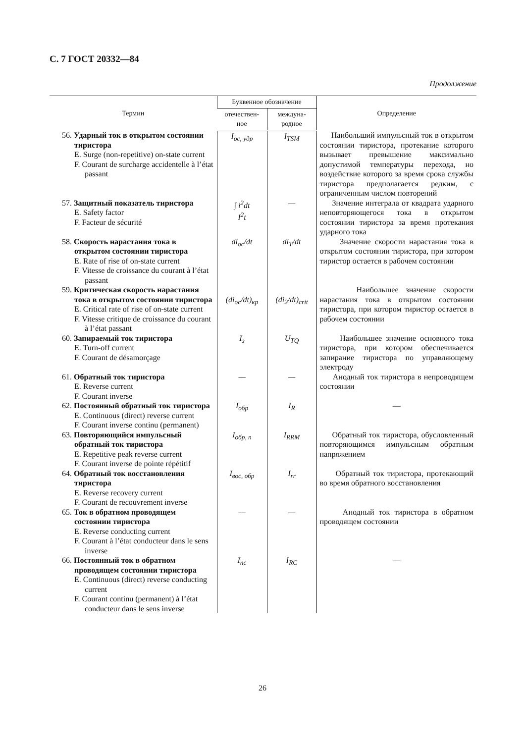С. 7 ГОСТ 20332—84
Продолжение
| Термин | Буквенное обозначение | | Определение |
| --- | --- | --- | --- |
| | отечествен- ное | междуна- родное | |
| 56. Ударный ток в открытом состоянии тиристора E. Surge (non-repetitive) on-state current F. Courant de surcharge accidentelle à l’état passant | I<sub>ос, удр</sub> | I<sub>TSM</sub> | Наибольший импульсный ток в открытом состоянии тиристора, протекание которого вызывает превышение максимально допустимой температуры перехода, но воздействие которого за время срока службы тиристора предполагается редким, с ограниченным числом повторений |
| 57. Защитный показатель тиристора E. Safety factor F. Facteur de sécurité | ∫ i<sup>2</sup>dt I<sup>2</sup>t | — | Значение интеграла от квадрата ударного неповторяющегося тока в открытом состоянии тиристора за время протекания ударного тока |
| 58. Скорость нарастания тока в открытом состоянии тиристора E. Rate of rise of on-state current F. Vitesse de croissance du courant à l’état passant | di<sub>ос</sub>/dt | di<sub>T</sub>/dt | Значение скорости нарастания тока в открытом состоянии тиристора, при котором тиристор остается в рабочем состоянии |
| 59. Критическая скорость нарастания тока в открытом состоянии тиристора E. Critical rate of rise of on-state current F. Vitesse critique de croissance du courant à l’état passant | (di<sub>ос</sub>/dt)<sub>кр</sub> | (di<sub>2</sub>/dt)<sub>crit</sub> | Наибольшее значение скорости нарастания тока в открытом состоянии тиристора, при котором тиристор остается в рабочем состоянии |
| 60. Запираемый ток тиристора E. Turn-off current F. Courant de désamorçage | I<sub>з</sub> | U<sub>TQ</sub> | Наибольшее значение основного тока тиристора, при котором обеспечивается запирание тиристора по управляющему электроду |
| 61. Обратный ток тиристора E. Reverse current F. Courant inverse | — | — | Анодный ток тиристора в непроводящем состоянии |
| 62. Постоянный обратный ток тиристора E. Continuous (direct) reverse current F. Courant inverse continu (permanent) | I<sub>обр</sub> | I<sub>R</sub> | — |
| 63. Повторяющийся импульсный обратный ток тиристора E. Repetitive peak reverse current F. Courant inverse de pointe répétitif | I<sub>обр, п</sub> | I<sub>RRM</sub> | Обратный ток тиристора, обусловленный повторяющимся импульсным обратным напряжением |
| 64. Обратный ток восстановления тиристора E. Reverse recovery current F. Courant de recouvrement inverse | I<sub>вос, обр</sub> | I<sub>rr</sub> | Обратный ток тиристора, протекающий во время обратного восстановления |
| 65. Ток в обратном проводящем состоянии тиристора E. Reverse conducting current F. Courant à l’état conducteur dans le sens inverse | — | — | Анодный ток тиристора в обратном проводящем состоянии |
| 66. Постоянный ток в обратном проводящем состоянии тиристора E. Continuous (direct) reverse conducting current F. Courant continu (permanent) à l’état conducteur dans le sens inverse | I<sub>пс</sub> | I<sub>RC</sub> | — |
26